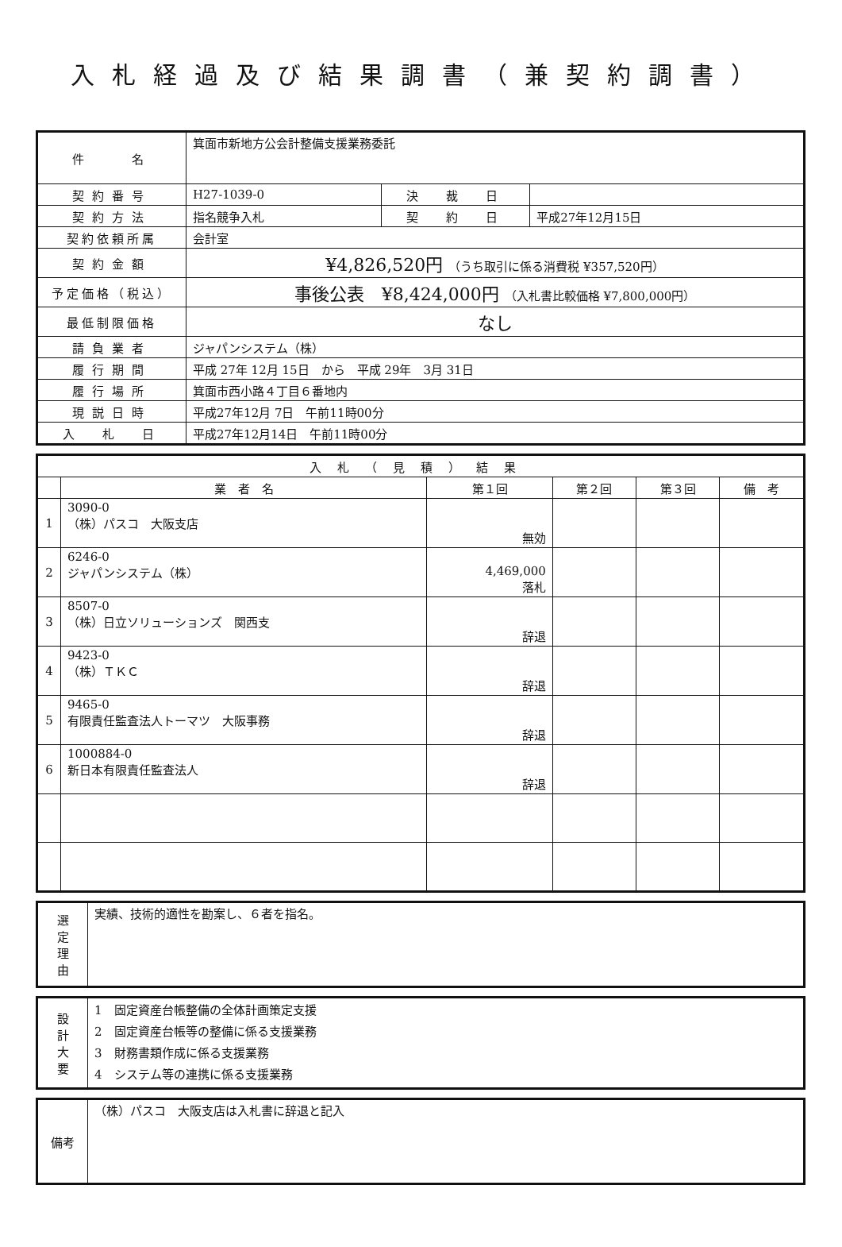入札経過及び結果調書（兼契約調書）
| 件 名 | 箕面市新地方公会計整備支援業務委託 | | |
| 契約番号 | H27-1039-0 | 決 裁 日 | |
| 契約方法 | 指名競争入札 | 契 約 日 | 平成27年12月15日 |
| 契約依頼所属 | 会計室 | | |
| 契約金額 | ¥4,826,520円 （うち取引に係る消費税 ¥357,520円） | | |
| 予定価格（税込） | 事後公表 ¥8,424,000円 （入札書比較価格 ¥7,800,000円） | | |
| 最低制限価格 | なし | | |
| 請負業者 | ジャパンシステム（株） | | |
| 履行期間 | 平成 27年 12月 15日 から 平成 29年 3月 31日 | | |
| 履行場所 | 箕面市西小路４丁目６番地内 | | |
| 現説日時 | 平成27年12月 7日 午前11時00分 | | |
| 入 札 日 | 平成27年12月14日 午前11時00分 | | |
| 入札（見積）結果 | | | | | |
| --- | --- | --- | --- | --- | --- |
| | 業 者 名 | 第１回 | 第２回 | 第３回 | 備 考 |
| 1 | 3090-0 （株）パスコ 大阪支店 | 無効 | | | |
| 2 | 6246-0 ジャパンシステム（株） | 4,469,000 落札 | | | |
| 3 | 8507-0 （株）日立ソリューションズ 関西支 | 辞退 | | | |
| 4 | 9423-0 （株）ＴＫＣ | 辞退 | | | |
| 5 | 9465-0 有限責任監査法人トーマツ 大阪事務 | 辞退 | | | |
| 6 | 1000884-0 新日本有限責任監査法人 | 辞退 | | | |
| 選 定 理 由 | 実績、技術的適性を勘案し、６者を指名。 |
| 設 計 大 要 | 1 固定資産台帳整備の全体計画策定支援 2 固定資産台帳等の整備に係る支援業務 3 財務書類作成に係る支援業務 4 システム等の連携に係る支援業務 |
| 備考 | （株）パスコ 大阪支店は入札書に辞退と記入 |